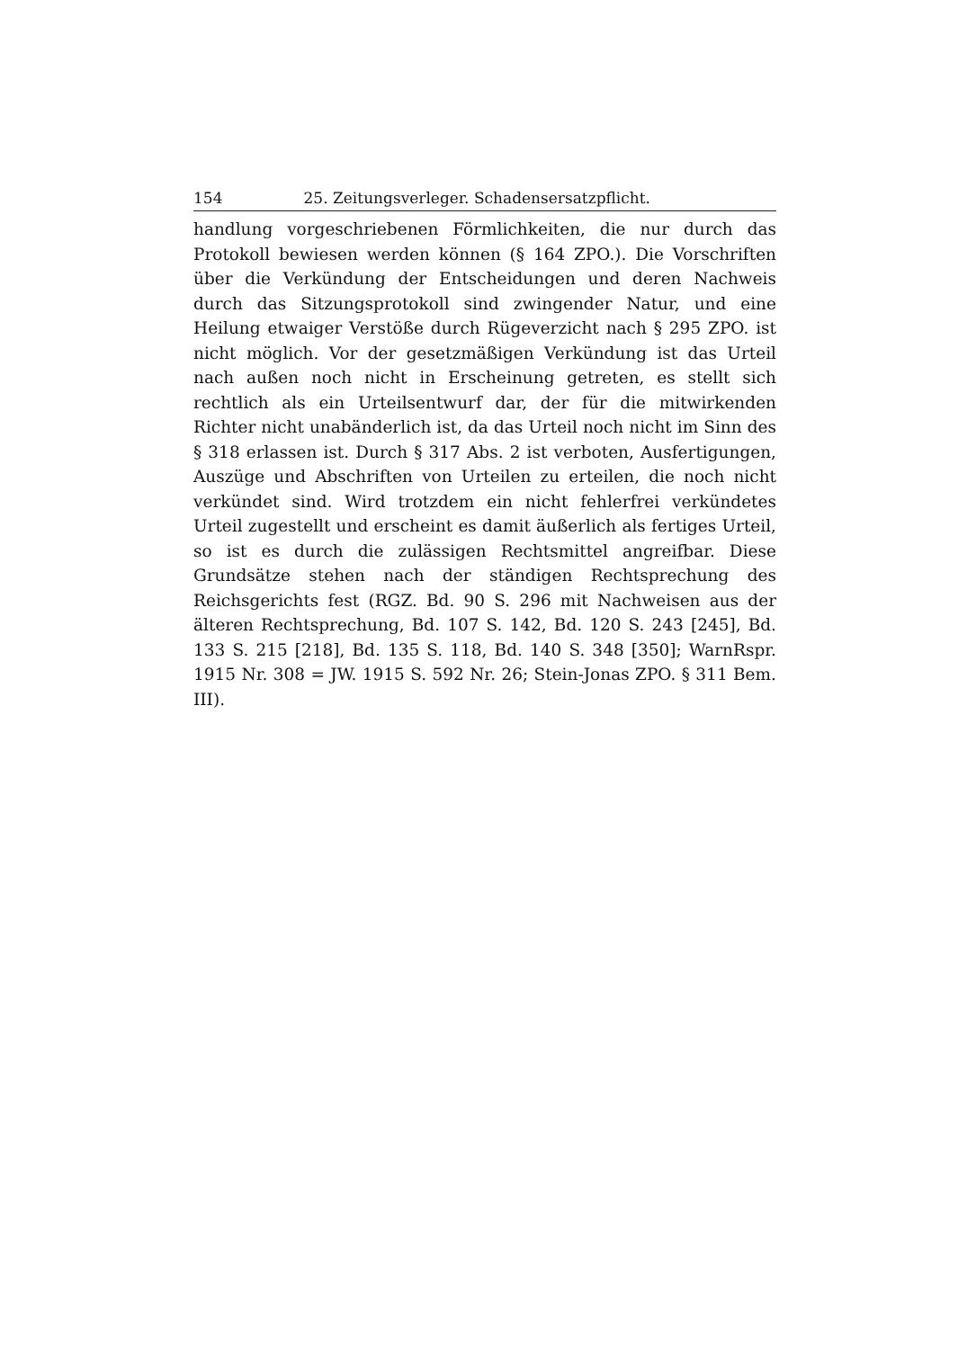154 25. Zeitungsverleger. Schadensersatzpflicht.
handlung vorgeschriebenen Förmlichkeiten, die nur durch das Protokoll bewiesen werden können (§ 164 ZPO.). Die Vorschriften über die Verkündung der Entscheidungen und deren Nachweis durch das Sitzungsprotokoll sind zwingender Natur, und eine Heilung etwaiger Verstöße durch Rügeverzicht nach § 295 ZPO. ist nicht möglich. Vor der gesetzmäßigen Verkündung ist das Urteil nach außen noch nicht in Erscheinung getreten, es stellt sich rechtlich als ein Urteilsentwurf dar, der für die mitwirkenden Richter nicht unabänderlich ist, da das Urteil noch nicht im Sinn des § 318 erlassen ist. Durch § 317 Abs. 2 ist verboten, Ausfertigungen, Auszüge und Abschriften von Urteilen zu erteilen, die noch nicht verkündet sind. Wird trotzdem ein nicht fehlerfrei verkündetes Urteil zugestellt und erscheint es damit äußerlich als fertiges Urteil, so ist es durch die zulässigen Rechtsmittel angreifbar. Diese Grundsätze stehen nach der ständigen Rechtsprechung des Reichsgerichts fest (RGZ. Bd. 90 S. 296 mit Nachweisen aus der älteren Rechtsprechung, Bd. 107 S. 142, Bd. 120 S. 243 [245], Bd. 133 S. 215 [218], Bd. 135 S. 118, Bd. 140 S. 348 [350]; WarnRspr. 1915 Nr. 308 = JW. 1915 S. 592 Nr. 26; Stein-Jonas ZPO. § 311 Bem. III).